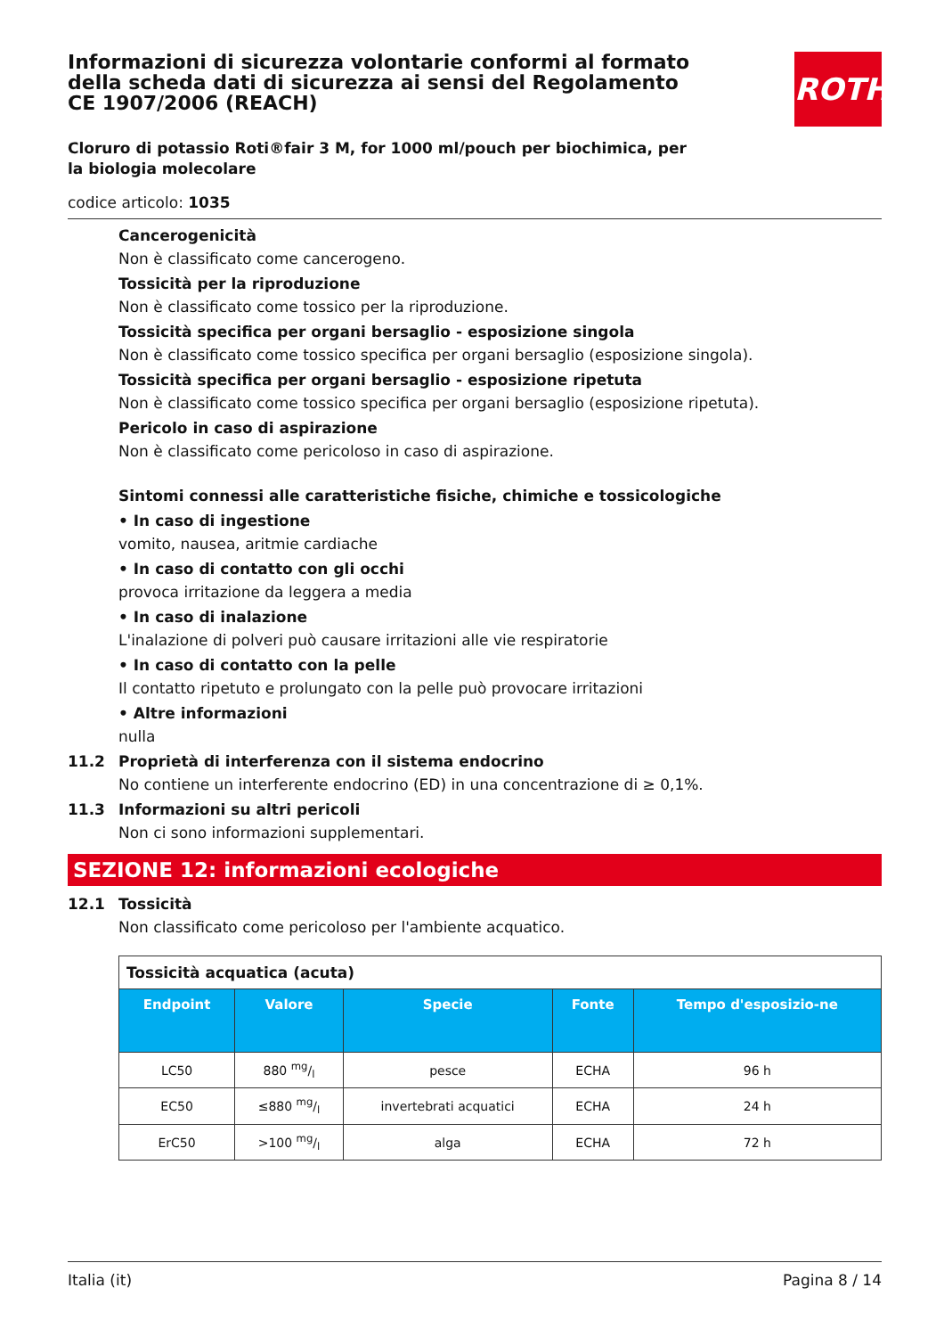ROTH
Informazioni di sicurezza volontarie conformi al formato della scheda dati di sicurezza ai sensi del Regolamento CE 1907/2006 (REACH)
Cloruro di potassio Roti®fair 3 M, for 1000 ml/pouch per biochimica, per la biologia molecolare
codice articolo: 1035
Cancerogenicità
Non è classificato come cancerogeno.
Tossicità per la riproduzione
Non è classificato come tossico per la riproduzione.
Tossicità specifica per organi bersaglio - esposizione singola
Non è classificato come tossico specifica per organi bersaglio (esposizione singola).
Tossicità specifica per organi bersaglio - esposizione ripetuta
Non è classificato come tossico specifica per organi bersaglio (esposizione ripetuta).
Pericolo in caso di aspirazione
Non è classificato come pericoloso in caso di aspirazione.
Sintomi connessi alle caratteristiche fisiche, chimiche e tossicologiche
• In caso di ingestione
vomito, nausea, aritmie cardiache
• In caso di contatto con gli occhi
provoca irritazione da leggera a media
• In caso di inalazione
L'inalazione di polveri può causare irritazioni alle vie respiratorie
• In caso di contatto con la pelle
Il contatto ripetuto e prolungato con la pelle può provocare irritazioni
• Altre informazioni
nulla
11.2 Proprietà di interferenza con il sistema endocrino
No contiene un interferente endocrino (ED) in una concentrazione di ≥ 0,1%.
11.3 Informazioni su altri pericoli
Non ci sono informazioni supplementari.
SEZIONE 12: informazioni ecologiche
12.1 Tossicità
Non classificato come pericoloso per l'ambiente acquatico.
| Tossicità acquatica (acuta) | | | | |
| Endpoint | Valore | Specie | Fonte | Tempo d'esposizio-ne |
| LC50 | 880 mg/l | pesce | ECHA | 96 h |
| EC50 | ≤880 mg/l | invertebrati acquatici | ECHA | 24 h |
| ErC50 | >100 mg/l | alga | ECHA | 72 h |
Italia (it) Pagina 8 / 14